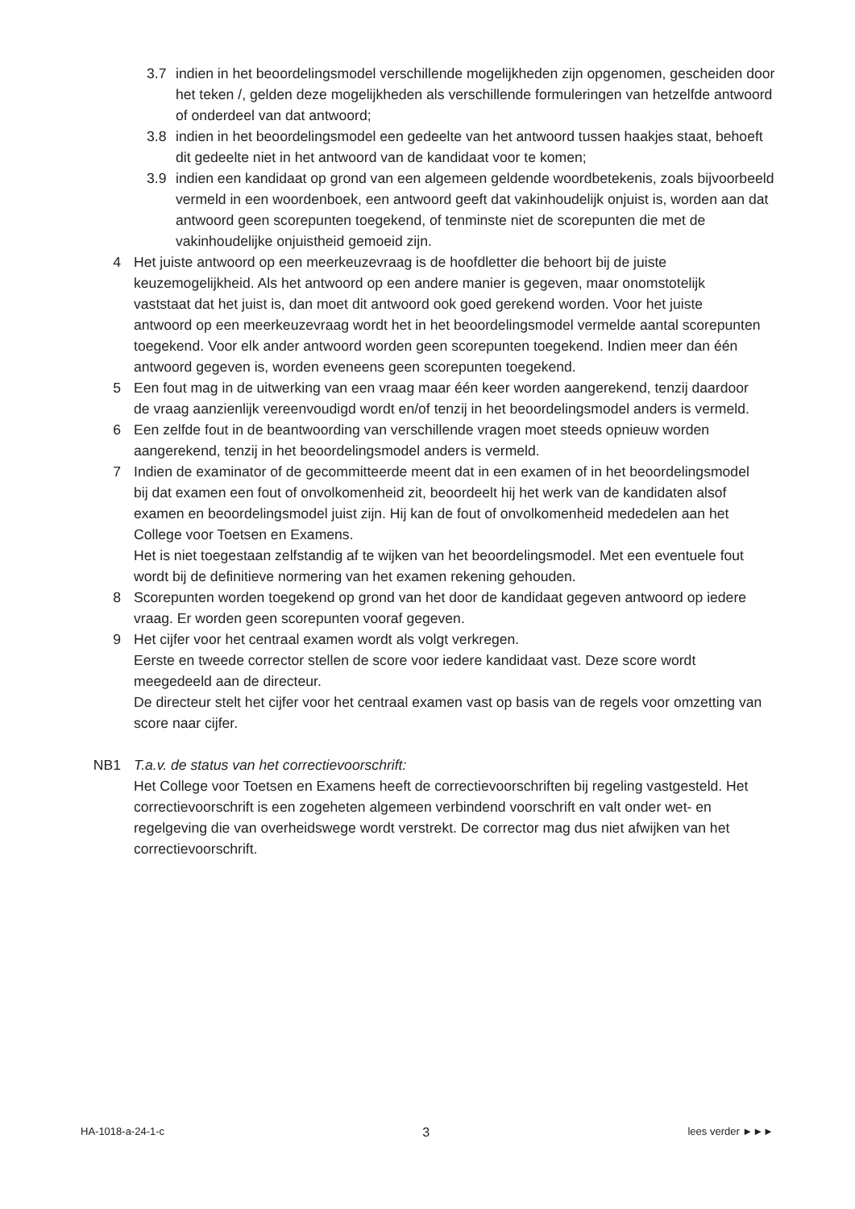3.7 indien in het beoordelingsmodel verschillende mogelijkheden zijn opgenomen, gescheiden door het teken /, gelden deze mogelijkheden als verschillende formuleringen van hetzelfde antwoord of onderdeel van dat antwoord;
3.8 indien in het beoordelingsmodel een gedeelte van het antwoord tussen haakjes staat, behoeft dit gedeelte niet in het antwoord van de kandidaat voor te komen;
3.9 indien een kandidaat op grond van een algemeen geldende woordbetekenis, zoals bijvoorbeeld vermeld in een woordenboek, een antwoord geeft dat vakinhoudelijk onjuist is, worden aan dat antwoord geen scorepunten toegekend, of tenminste niet de scorepunten die met de vakinhoudelijke onjuistheid gemoeid zijn.
4 Het juiste antwoord op een meerkeuzevraag is de hoofdletter die behoort bij de juiste keuzemogelijkheid. Als het antwoord op een andere manier is gegeven, maar onomstotelijk vaststaat dat het juist is, dan moet dit antwoord ook goed gerekend worden. Voor het juiste antwoord op een meerkeuzevraag wordt het in het beoordelingsmodel vermelde aantal scorepunten toegekend. Voor elk ander antwoord worden geen scorepunten toegekend. Indien meer dan één antwoord gegeven is, worden eveneens geen scorepunten toegekend.
5 Een fout mag in de uitwerking van een vraag maar één keer worden aangerekend, tenzij daardoor de vraag aanzienlijk vereenvoudigd wordt en/of tenzij in het beoordelingsmodel anders is vermeld.
6 Een zelfde fout in de beantwoording van verschillende vragen moet steeds opnieuw worden aangerekend, tenzij in het beoordelingsmodel anders is vermeld.
7 Indien de examinator of de gecommitteerde meent dat in een examen of in het beoordelingsmodel bij dat examen een fout of onvolkomenheid zit, beoordeelt hij het werk van de kandidaten alsof examen en beoordelingsmodel juist zijn. Hij kan de fout of onvolkomenheid mededelen aan het College voor Toetsen en Examens.
Het is niet toegestaan zelfstandig af te wijken van het beoordelingsmodel. Met een eventuele fout wordt bij de definitieve normering van het examen rekening gehouden.
8 Scorepunten worden toegekend op grond van het door de kandidaat gegeven antwoord op iedere vraag. Er worden geen scorepunten vooraf gegeven.
9 Het cijfer voor het centraal examen wordt als volgt verkregen.
Eerste en tweede corrector stellen de score voor iedere kandidaat vast. Deze score wordt meegedeeld aan de directeur.
De directeur stelt het cijfer voor het centraal examen vast op basis van de regels voor omzetting van score naar cijfer.
NB1 T.a.v. de status van het correctievoorschrift:
Het College voor Toetsen en Examens heeft de correctievoorschriften bij regeling vastgesteld. Het correctievoorschrift is een zogeheten algemeen verbindend voorschrift en valt onder wet- en regelgeving die van overheidswege wordt verstrekt. De corrector mag dus niet afwijken van het correctievoorschrift.
HA-1018-a-24-1-c 3 lees verder ►►►